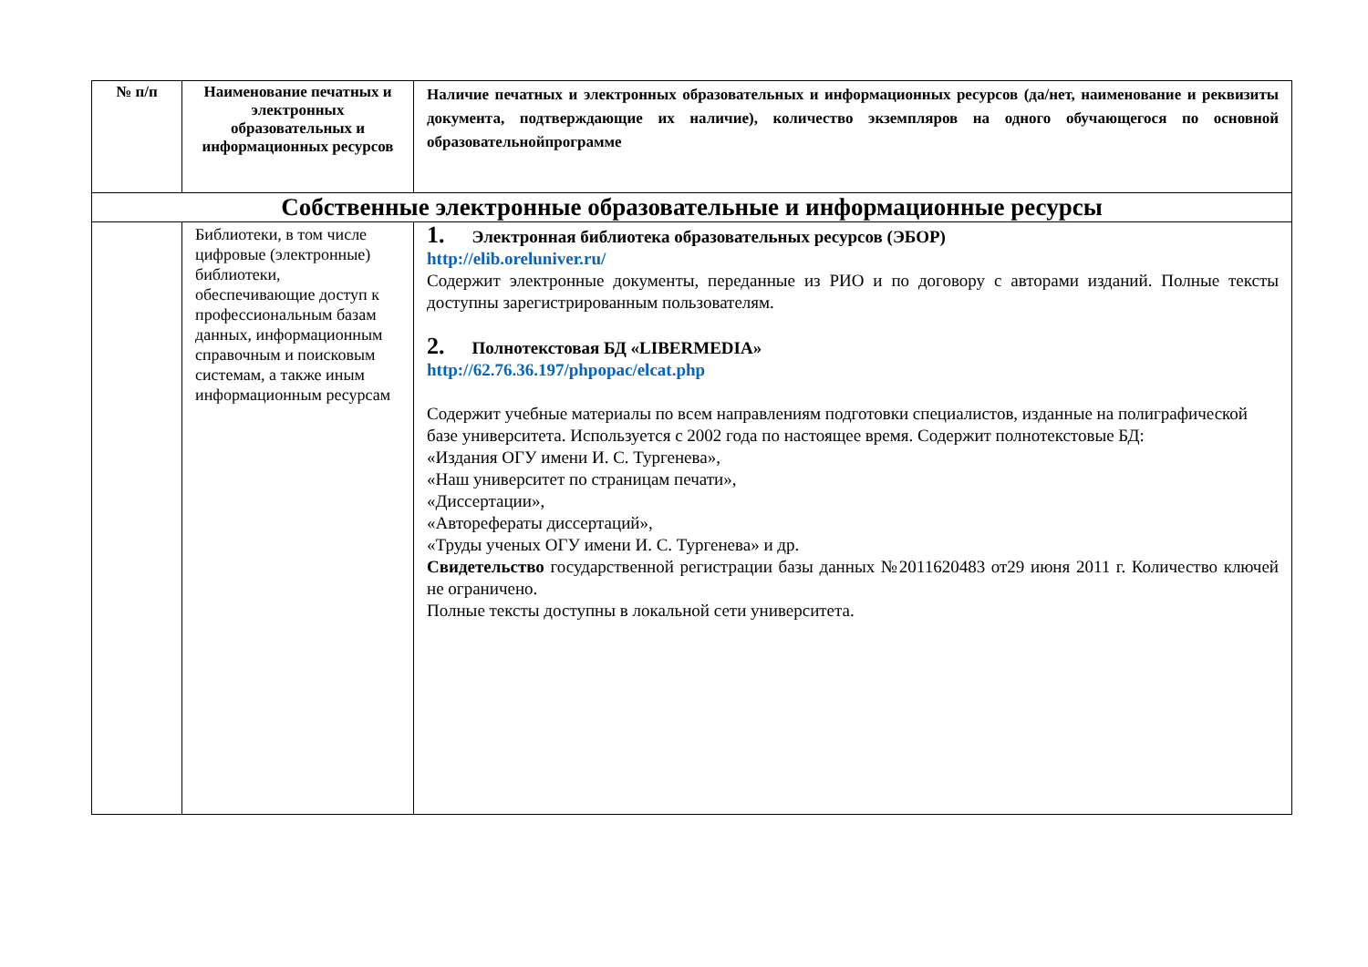| № п/п | Наименование печатных и электронных образовательных и информационных ресурсов | Наличие печатных и электронных образовательных и информационных ресурсов (да/нет, наименование и реквизиты документа, подтверждающие их наличие), количество экземпляров на одного обучающегося по основной образовательнойпрограмме |
| --- | --- | --- |
| Собственные электронные образовательные и информационные ресурсы | | |
| | Библиотеки, в том числе цифровые (электронные) библиотеки, обеспечивающие доступ к профессиональным базам данных, информационным справочным и поисковым системам, а также иным информационным ресурсам | 1. Электронная библиотека образовательных ресурсов (ЭБОР) http://elib.oreluniver.ru/ Содержит электронные документы, переданные из РИО и по договору с авторами изданий. Полные тексты доступны зарегистрированным пользователям. 2. Полнотекстовая БД «LIBERMEDIA» http://62.76.36.197/phpopac/elcat.php Содержит учебные материалы по всем направлениям подготовки специалистов, изданные на полиграфической базе университета. Используется с 2002 года по настоящее время. Содержит полнотекстовые БД: «Издания ОГУ имени И. С. Тургенева», «Наш университет по страницам печати», «Диссертации», «Авторефераты диссертаций», «Труды ученых ОГУ имени И. С. Тургенева» и др. Свидетельство государственной регистрации базы данных №2011620483 от29 июня 2011 г. Количество ключей не ограничено. Полные тексты доступны в локальной сети университета. |